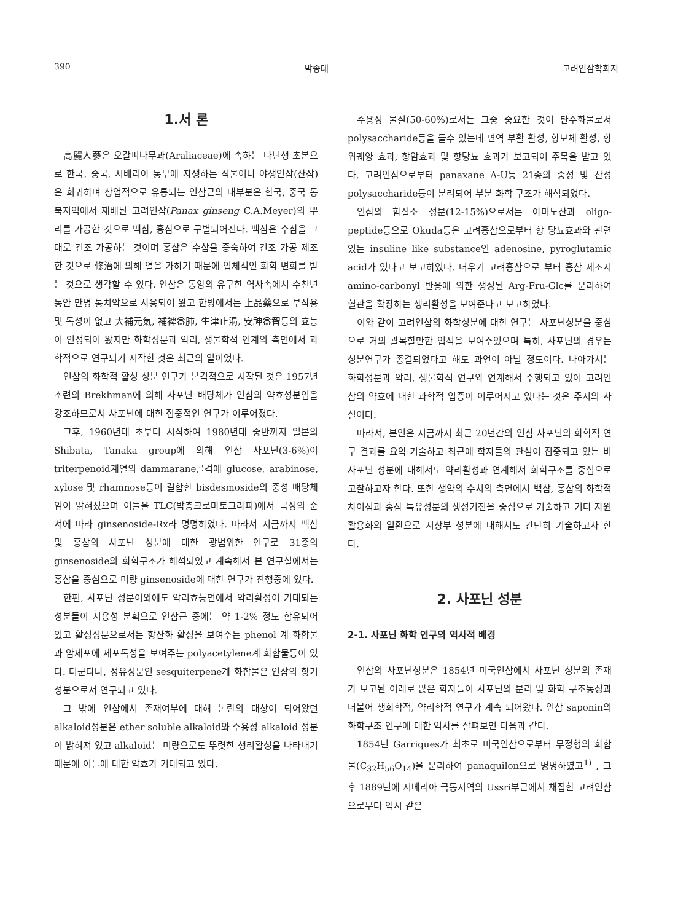390 박종대 고려인삼학회지
1.서 론
高麗人蔘은 오갈피나무과(Araliaceae)에 속하는 다년생 초본으로 한국, 중국, 시베리아 동부에 자생하는 식물이나 야생인삼(산삼)은 희귀하며 상업적으로 유통되는 인삼근의 대부분은 한국, 중국 동북지역에서 재배된 고려인삼(Panax ginseng C.A.Meyer)의 뿌리를 가공한 것으로 백삼, 홍삼으로 구별되어진다. 백삼은 수삼을 그대로 건조 가공하는 것이며 홍삼은 수삼을 증숙하여 건조 가공 제조한 것으로 修治에 의해 열을 가하기 때문에 입체적인 화학 변화를 받는 것으로 생각할 수 있다. 인삼은 동양의 유구한 역사속에서 수천년 동안 만병 통치약으로 사용되어 왔고 한방에서는 上品藥으로 부작용 및 독성이 없고 大補元氣, 補裨益肺, 生津止渴, 安神益智등의 효능이 인정되어 왔지만 화학성분과 약리, 생물학적 연계의 측면에서 과학적으로 연구되기 시작한 것은 최근의 일이었다.
인삼의 화학적 활성 성분 연구가 본격적으로 시작된 것은 1957년 소련의 Brekhman에 의해 사포닌 배당체가 인삼의 약효성분임을 강조하므로서 사포닌에 대한 집중적인 연구가 이루어졌다.
그후, 1960년대 초부터 시작하여 1980년대 중반까지 일본의 Shibata, Tanaka group에 의해 인삼 사포닌(3-6%)이 triterpenoid계열의 dammarane골격에 glucose, arabinose, xylose 및 rhamnose등이 결합한 bisdesmoside의 중성 배당체임이 밝혀졌으며 이들을 TLC(박층크로마토그라피)에서 극성의 순서에 따라 ginsenoside-Rx라 명명하였다. 따라서 지금까지 백삼 및 홍삼의 사포닌 성분에 대한 광범위한 연구로 31종의 ginsenoside의 화학구조가 해석되었고 계속해서 본 연구실에서는 홍삼을 중심으로 미량 ginsenoside에 대한 연구가 진행중에 있다.
한편, 사포닌 성분이외에도 약리효능면에서 약리활성이 기대되는 성분들이 지용성 분획으로 인삼근 중에는 약 1-2% 정도 함유되어 있고 활성성분으로서는 항산화 활성을 보여주는 phenol 계 화합물과 암세포에 세포독성을 보여주는 polyacetylene계 화합물등이 있다. 더군다나, 정유성분인 sesquiterpene계 화합물은 인삼의 향기성분으로서 연구되고 있다.
그 밖에 인삼에서 존재여부에 대해 논란의 대상이 되어왔던 alkaloid성분은 ether soluble alkaloid와 수용성 alkaloid 성분이 밝혀져 있고 alkaloid는 미량으로도 뚜렷한 생리활성을 나타내기 때문에 이들에 대한 약효가 기대되고 있다.
수용성 물질(50-60%)로서는 그중 중요한 것이 탄수화물로서 polysaccharide등을 들수 있는데 면역 부활 활성, 항보체 활성, 항위궤양 효과, 항암효과 및 항당뇨 효과가 보고되어 주목을 받고 있다. 고려인삼으로부터 panaxane A-U등 21종의 중성 및 산성 polysaccharide등이 분리되어 부분 화학 구조가 해석되었다.
인삼의 함질소 성분(12-15%)으로서는 아미노산과 oligo-peptide등으로 Okuda등은 고려홍삼으로부터 항 당뇨효과와 관련있는 insuline like substance인 adenosine, pyroglutamic acid가 있다고 보고하였다. 더우기 고려홍삼으로 부터 홍삼 제조시 amino-carbonyl 반응에 의한 생성된 Arg-Fru-Glc를 분리하여 혈관을 확장하는 생리활성을 보여준다고 보고하였다.
이와 같이 고려인삼의 화학성분에 대한 연구는 사포닌성분을 중심으로 거의 괄목할만한 업적을 보여주었으며 특히, 사포닌의 경우는 성분연구가 종결되었다고 해도 과언이 아닐 정도이다. 나아가서는 화학성분과 약리, 생물학적 연구와 연계해서 수행되고 있어 고려인삼의 약효에 대한 과학적 입증이 이루어지고 있다는 것은 주지의 사실이다.
따라서, 본인은 지금까지 최근 20년간의 인삼 사포닌의 화학적 연구 결과를 요약 기술하고 최근에 학자들의 관심이 집중되고 있는 비 사포닌 성분에 대해서도 약리활성과 연계해서 화학구조를 중심으로 고찰하고자 한다. 또한 생약의 수치의 측면에서 백삼, 홍삼의 화학적 차이점과 홍삼 특유성분의 생성기전을 중심으로 기술하고 기타 자원 활용화의 일환으로 지상부 성분에 대해서도 간단히 기술하고자 한다.
2. 사포닌 성분
2-1. 사포닌 화학 연구의 역사적 배경
인삼의 사포닌성분은 1854년 미국인삼에서 사포닌 성분의 존재가 보고된 이래로 많은 학자들이 사포닌의 분리 및 화학 구조동정과 더불어 생화학적, 약리학적 연구가 계속 되어왔다. 인삼 saponin의 화학구조 연구에 대한 역사를 살펴보면 다음과 같다.
1854년 Garriques가 최초로 미국인삼으로부터 무정형의 화합물(C<sub>32</sub>H<sub>56</sub>O<sub>14</sub>)을 분리하여 panaquilon으로 명명하였고<sup>1)</sup> , 그 후 1889년에 시베리아 극동지역의 Ussri부근에서 채집한 고려인삼으로부터 역시 같은